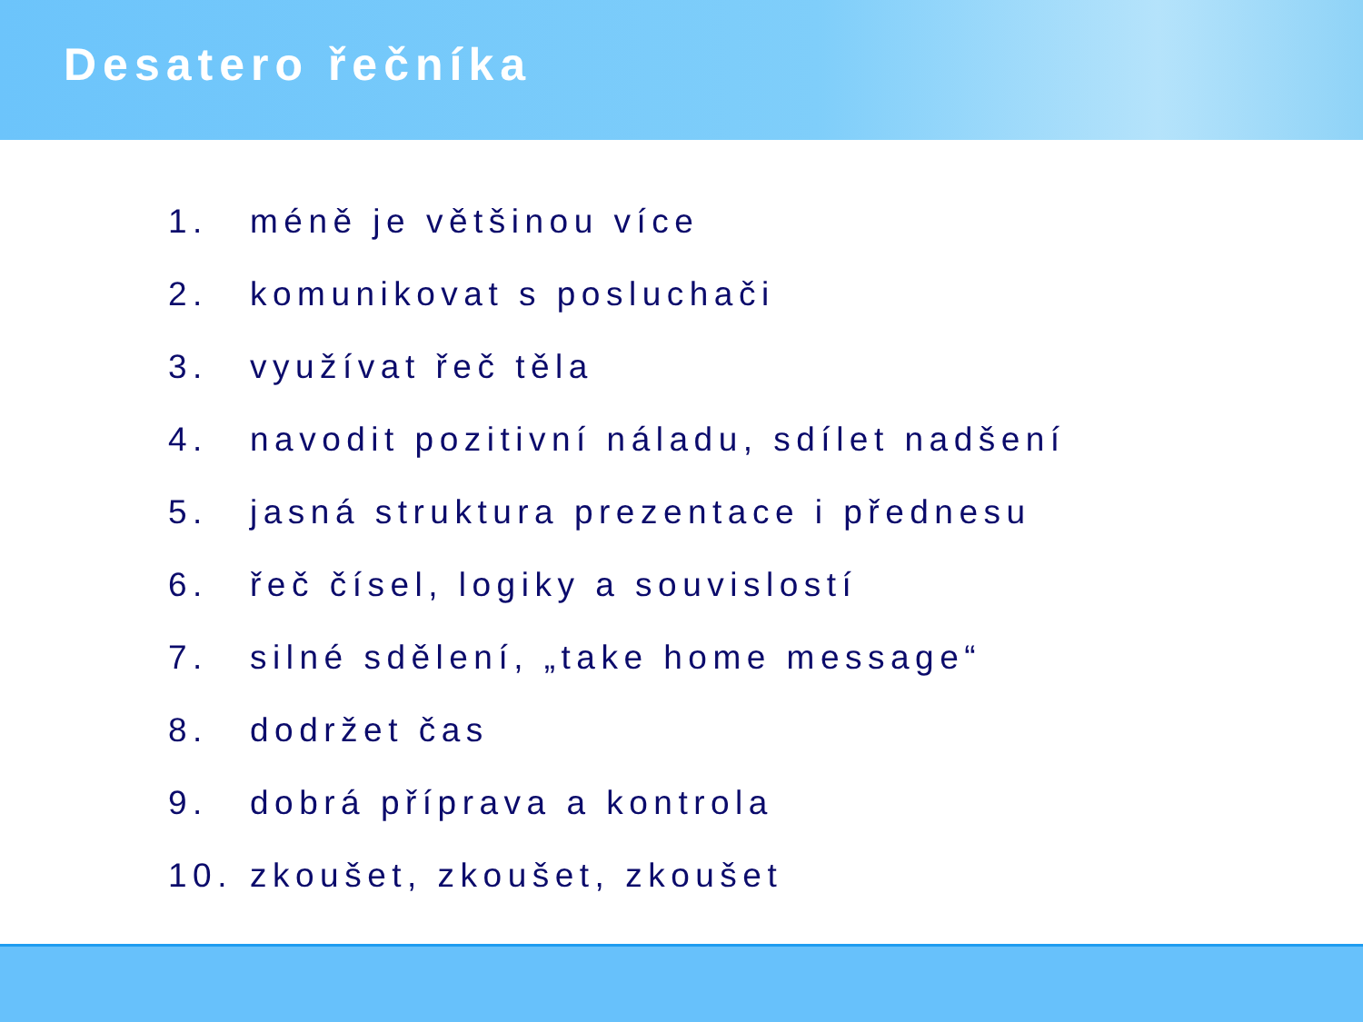Desatero řečníka
1. méně je většinou více
2. komunikovat s posluchači
3. využívat řeč těla
4. navodit pozitivní náladu, sdílet nadšení
5. jasná struktura prezentace i přednesu
6. řeč čísel, logiky a souvislostí
7. silné sdělení, „take home message“
8. dodržet čas
9. dobrá příprava a kontrola
10. zkoušet, zkoušet, zkoušet